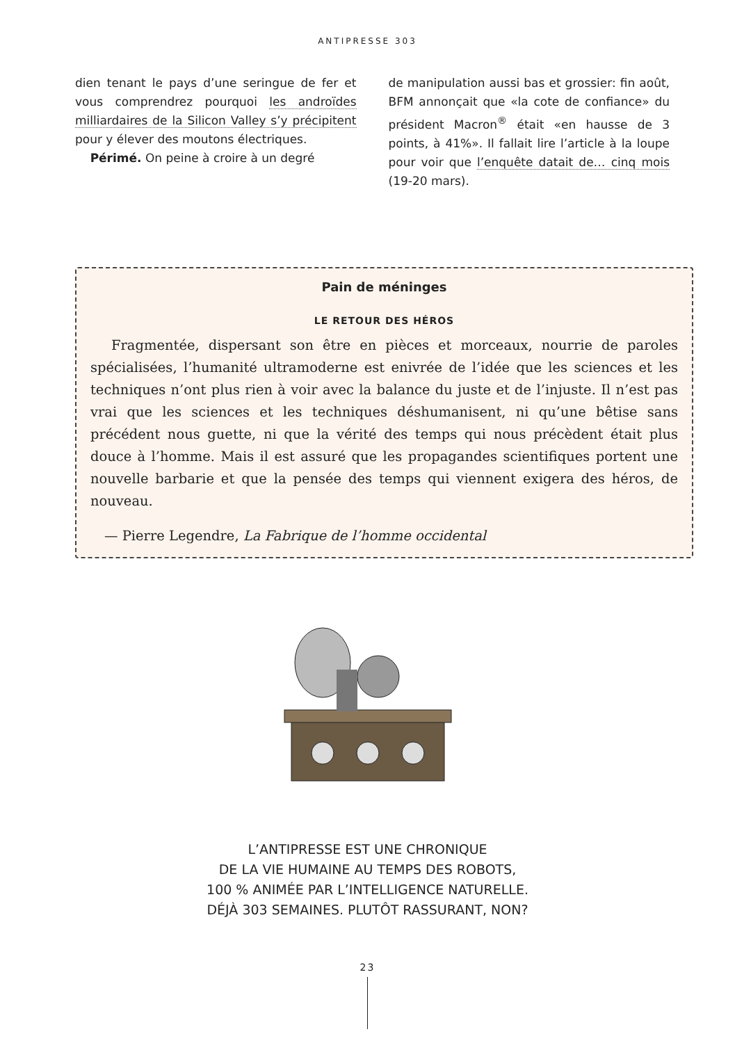ANTIPRESSE 303
dien tenant le pays d’une seringue de fer et vous comprendrez pourquoi les androïdes milliardaires de la Silicon Valley s’y précipitent pour y élever des moutons électriques.
Périmé. On peine à croire à un degré
de manipulation aussi bas et grossier: fin août, BFM annonçait que «la cote de confiance» du président Macron<sup>®</sup> était «en hausse de 3 points, à 41%». Il fallait lire l’article à la loupe pour voir que l’enquête datait de… cinq mois (19-20 mars).
Pain de méninges
LE RETOUR DES HÉROS
Fragmentée, dispersant son être en pièces et morceaux, nourrie de paroles spécialisées, l’humanité ultramoderne est enivrée de l’idée que les sciences et les techniques n’ont plus rien à voir avec la balance du juste et de l’injuste. Il n’est pas vrai que les sciences et les techniques déshumanisent, ni qu’une bêtise sans précédent nous guette, ni que la vérité des temps qui nous précèdent était plus douce à l’homme. Mais il est assuré que les propagandes scientifiques portent une nouvelle barbarie et que la pensée des temps qui viennent exigera des héros, de nouveau.
— Pierre Legendre, La Fabrique de l’homme occidental
L’ANTIPRESSE EST UNE CHRONIQUE
DE LA VIE HUMAINE AU TEMPS DES ROBOTS,
100 % ANIMÉE PAR L’INTELLIGENCE NATURELLE.
DÉJÀ 303 SEMAINES. PLUTÔT RASSURANT, NON?
23